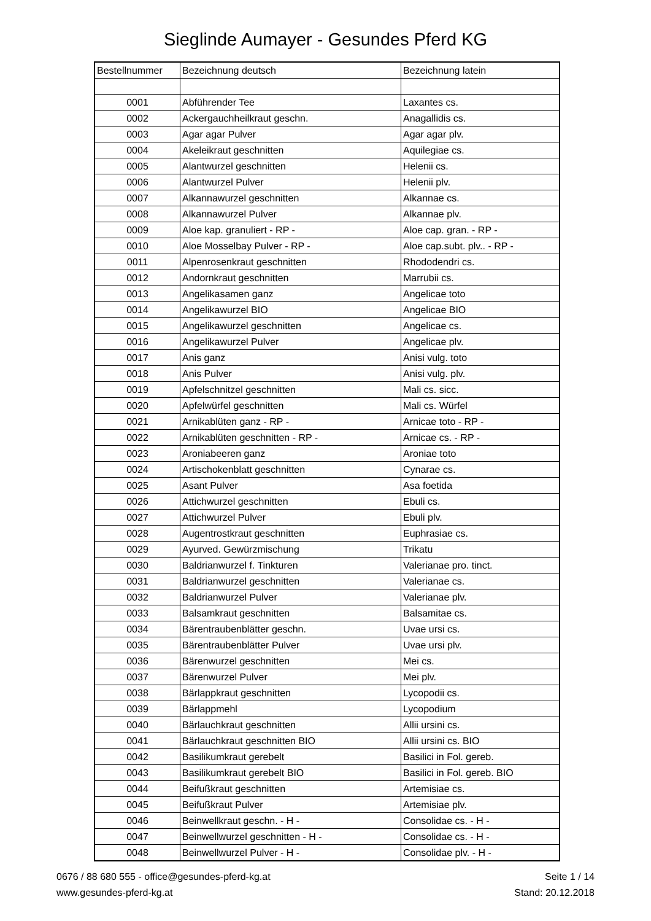Sieglinde Aumayer - Gesundes Pferd KG
| Bestellnummer | Bezeichnung deutsch | Bezeichnung latein |
| --- | --- | --- |
| 0001 | Abführender Tee | Laxantes cs. |
| 0002 | Ackergauchheilkraut geschn. | Anagallidis cs. |
| 0003 | Agar agar Pulver | Agar agar plv. |
| 0004 | Akeleikraut geschnitten | Aquilegiae cs. |
| 0005 | Alantwurzel geschnitten | Helenii cs. |
| 0006 | Alantwurzel Pulver | Helenii plv. |
| 0007 | Alkannawurzel geschnitten | Alkannae cs. |
| 0008 | Alkannawurzel Pulver | Alkannae plv. |
| 0009 | Aloe kap. granuliert - RP - | Aloe cap. gran. - RP - |
| 0010 | Aloe Mosselbay Pulver - RP - | Aloe cap.subt. plv.. - RP - |
| 0011 | Alpenrosenkraut geschnitten | Rhododendri cs. |
| 0012 | Andornkraut geschnitten | Marrubii cs. |
| 0013 | Angelikasamen ganz | Angelicae toto |
| 0014 | Angelikawurzel BIO | Angelicae BIO |
| 0015 | Angelikawurzel geschnitten | Angelicae cs. |
| 0016 | Angelikawurzel Pulver | Angelicae plv. |
| 0017 | Anis ganz | Anisi vulg. toto |
| 0018 | Anis Pulver | Anisi vulg. plv. |
| 0019 | Apfelschnitzel geschnitten | Mali cs. sicc. |
| 0020 | Apfelwürfel geschnitten | Mali cs. Würfel |
| 0021 | Arnikablüten ganz - RP - | Arnicae toto - RP - |
| 0022 | Arnikablüten geschnitten - RP - | Arnicae cs. - RP - |
| 0023 | Aroniabeeren ganz | Aroniae toto |
| 0024 | Artischokenblatt geschnitten | Cynarae cs. |
| 0025 | Asant Pulver | Asa foetida |
| 0026 | Attichwurzel geschnitten | Ebuli cs. |
| 0027 | Attichwurzel Pulver | Ebuli plv. |
| 0028 | Augentrostkraut geschnitten | Euphrasiae cs. |
| 0029 | Ayurved. Gewürzmischung | Trikatu |
| 0030 | Baldrianwurzel f. Tinkturen | Valerianae pro. tinct. |
| 0031 | Baldrianwurzel geschnitten | Valerianae cs. |
| 0032 | Baldrianwurzel Pulver | Valerianae plv. |
| 0033 | Balsamkraut geschnitten | Balsamitae cs. |
| 0034 | Bärentraubenblätter geschn. | Uvae ursi cs. |
| 0035 | Bärentraubenblätter Pulver | Uvae ursi plv. |
| 0036 | Bärenwurzel geschnitten | Mei cs. |
| 0037 | Bärenwurzel Pulver | Mei plv. |
| 0038 | Bärlappkraut geschnitten | Lycopodii cs. |
| 0039 | Bärlappmehl | Lycopodium |
| 0040 | Bärlauchkraut geschnitten | Allii ursini cs. |
| 0041 | Bärlauchkraut geschnitten BIO | Allii ursini cs. BIO |
| 0042 | Basilikumkraut gerebelt | Basilici in Fol. gereb. |
| 0043 | Basilikumkraut gerebelt BIO | Basilici in Fol. gereb. BIO |
| 0044 | Beifußkraut geschnitten | Artemisiae cs. |
| 0045 | Beifußkraut Pulver | Artemisiae plv. |
| 0046 | Beinwellkraut geschn. - H - | Consolidae cs. - H - |
| 0047 | Beinwellwurzel geschnitten - H - | Consolidae cs. - H - |
| 0048 | Beinwellwurzel Pulver - H - | Consolidae plv. - H - |
0676 / 88 680 555 - office@gesundes-pferd-kg.at
www.gesundes-pferd-kg.at
Seite 1 / 14
Stand: 20.12.2018